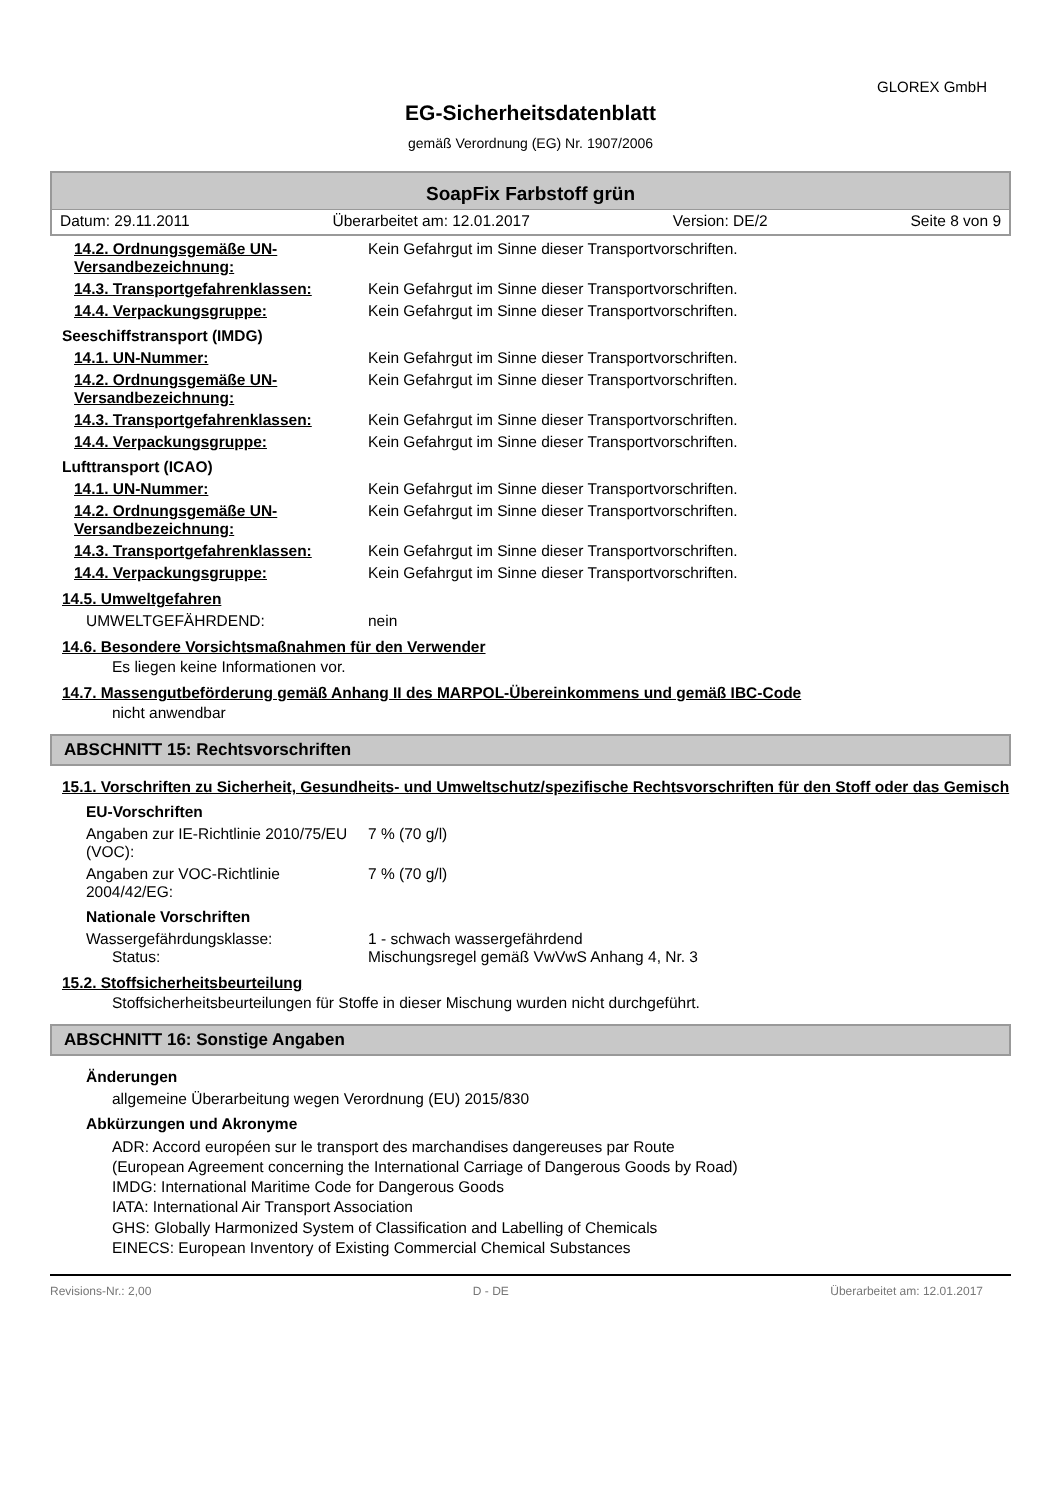GLOREX GmbH
EG-Sicherheitsdatenblatt
gemäß Verordnung (EG) Nr. 1907/2006
SoapFix Farbstoff grün
Datum: 29.11.2011 Überarbeitet am: 12.01.2017 Version: DE/2 Seite 8 von 9
14.2. Ordnungsgemäße UN-Versandbezeichnung:
Kein Gefahrgut im Sinne dieser Transportvorschriften.
14.3. Transportgefahrenklassen: Kein Gefahrgut im Sinne dieser Transportvorschriften.
14.4. Verpackungsgruppe: Kein Gefahrgut im Sinne dieser Transportvorschriften.
Seeschiffstransport (IMDG)
14.1. UN-Nummer: Kein Gefahrgut im Sinne dieser Transportvorschriften.
14.2. Ordnungsgemäße UN-Versandbezeichnung:
Kein Gefahrgut im Sinne dieser Transportvorschriften.
14.3. Transportgefahrenklassen: Kein Gefahrgut im Sinne dieser Transportvorschriften.
14.4. Verpackungsgruppe: Kein Gefahrgut im Sinne dieser Transportvorschriften.
Lufttransport (ICAO)
14.1. UN-Nummer: Kein Gefahrgut im Sinne dieser Transportvorschriften.
14.2. Ordnungsgemäße UN-Versandbezeichnung:
Kein Gefahrgut im Sinne dieser Transportvorschriften.
14.3. Transportgefahrenklassen: Kein Gefahrgut im Sinne dieser Transportvorschriften.
14.4. Verpackungsgruppe: Kein Gefahrgut im Sinne dieser Transportvorschriften.
14.5. Umweltgefahren
UMWELTGEFÄHRDEND: nein
14.6. Besondere Vorsichtsmaßnahmen für den Verwender
Es liegen keine Informationen vor.
14.7. Massengutbeförderung gemäß Anhang II des MARPOL-Übereinkommens und gemäß IBC-Code
nicht anwendbar
ABSCHNITT 15: Rechtsvorschriften
15.1. Vorschriften zu Sicherheit, Gesundheits- und Umweltschutz/spezifische Rechtsvorschriften für den Stoff oder das Gemisch
EU-Vorschriften
Angaben zur IE-Richtlinie 2010/75/EU (VOC):
7 % (70 g/l)
Angaben zur VOC-Richtlinie 2004/42/EG:
7 % (70 g/l)
Nationale Vorschriften
Wassergefährdungsklasse: 1 - schwach wassergefährdend
Status: Mischungsregel gemäß VwVwS Anhang 4, Nr. 3
15.2. Stoffsicherheitsbeurteilung
Stoffsicherheitsbeurteilungen für Stoffe in dieser Mischung wurden nicht durchgeführt.
ABSCHNITT 16: Sonstige Angaben
Änderungen
allgemeine Überarbeitung wegen Verordnung (EU) 2015/830
Abkürzungen und Akronyme
ADR: Accord européen sur le transport des marchandises dangereuses par Route
(European Agreement concerning the International Carriage of Dangerous Goods by Road)
IMDG: International Maritime Code for Dangerous Goods
IATA: International Air Transport Association
GHS: Globally Harmonized System of Classification and Labelling of Chemicals
EINECS: European Inventory of Existing Commercial Chemical Substances
Revisions-Nr.: 2,00 D - DE Überarbeitet am: 12.01.2017